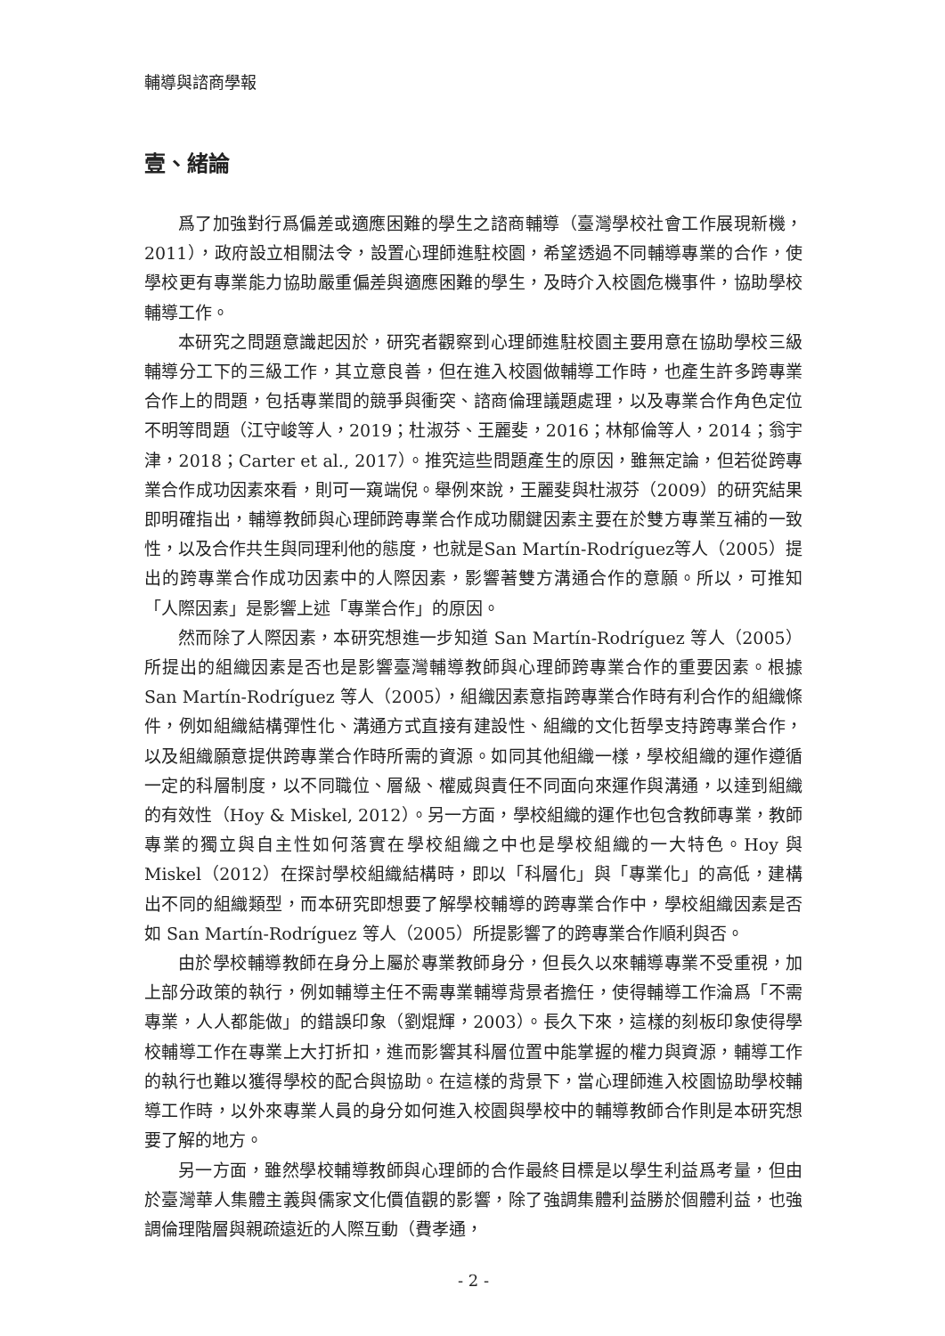輔導與諮商學報
壹、緒論
爲了加強對行爲偏差或適應困難的學生之諮商輔導（臺灣學校社會工作展現新機，2011），政府設立相關法令，設置心理師進駐校園，希望透過不同輔導專業的合作，使學校更有專業能力協助嚴重偏差與適應困難的學生，及時介入校園危機事件，協助學校輔導工作。
本研究之問題意識起因於，研究者觀察到心理師進駐校園主要用意在協助學校三級輔導分工下的三級工作，其立意良善，但在進入校園做輔導工作時，也產生許多跨專業合作上的問題，包括專業間的競爭與衝突、諮商倫理議題處理，以及專業合作角色定位不明等問題（江守峻等人，2019；杜淑芬、王麗斐，2016；林郁倫等人，2014；翁宇津，2018；Carter et al., 2017）。推究這些問題產生的原因，雖無定論，但若從跨專業合作成功因素來看，則可一窺端倪。舉例來說，王麗斐與杜淑芬（2009）的研究結果即明確指出，輔導教師與心理師跨專業合作成功關鍵因素主要在於雙方專業互補的一致性，以及合作共生與同理利他的態度，也就是San Martín-Rodríguez等人（2005）提出的跨專業合作成功因素中的人際因素，影響著雙方溝通合作的意願。所以，可推知「人際因素」是影響上述「專業合作」的原因。
然而除了人際因素，本研究想進一步知道 San Martín-Rodríguez 等人（2005）所提出的組織因素是否也是影響臺灣輔導教師與心理師跨專業合作的重要因素。根據 San Martín-Rodríguez 等人（2005），組織因素意指跨專業合作時有利合作的組織條件，例如組織結構彈性化、溝通方式直接有建設性、組織的文化哲學支持跨專業合作，以及組織願意提供跨專業合作時所需的資源。如同其他組織一樣，學校組織的運作遵循一定的科層制度，以不同職位、層級、權威與責任不同面向來運作與溝通，以達到組織的有效性（Hoy & Miskel, 2012）。另一方面，學校組織的運作也包含教師專業，教師專業的獨立與自主性如何落實在學校組織之中也是學校組織的一大特色。Hoy 與 Miskel（2012）在探討學校組織結構時，即以「科層化」與「專業化」的高低，建構出不同的組織類型，而本研究即想要了解學校輔導的跨專業合作中，學校組織因素是否如 San Martín-Rodríguez 等人（2005）所提影響了的跨專業合作順利與否。
由於學校輔導教師在身分上屬於專業教師身分，但長久以來輔導專業不受重視，加上部分政策的執行，例如輔導主任不需專業輔導背景者擔任，使得輔導工作淪爲「不需專業，人人都能做」的錯誤印象（劉焜輝，2003）。長久下來，這樣的刻板印象使得學校輔導工作在專業上大打折扣，進而影響其科層位置中能掌握的權力與資源，輔導工作的執行也難以獲得學校的配合與協助。在這樣的背景下，當心理師進入校園協助學校輔導工作時，以外來專業人員的身分如何進入校園與學校中的輔導教師合作則是本研究想要了解的地方。
另一方面，雖然學校輔導教師與心理師的合作最終目標是以學生利益爲考量，但由於臺灣華人集體主義與儒家文化價值觀的影響，除了強調集體利益勝於個體利益，也強調倫理階層與親疏遠近的人際互動（費孝通，
- 2 -